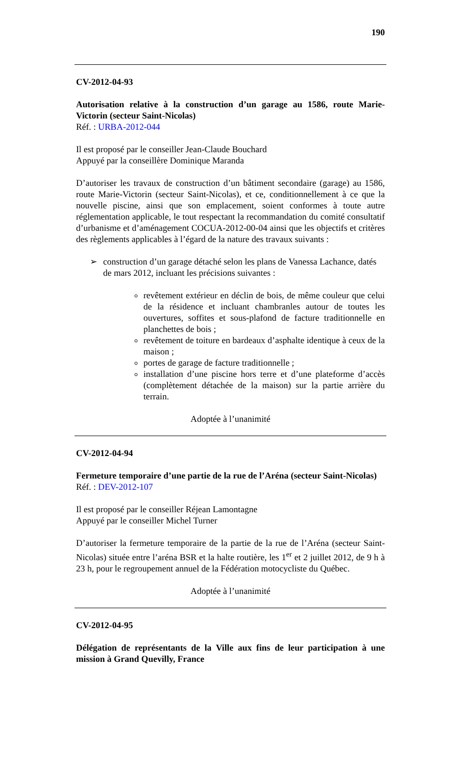190
CV-2012-04-93
Autorisation relative à la construction d’un garage au 1586, route Marie-Victorin (secteur Saint-Nicolas)
Réf. : URBA-2012-044
Il est proposé par le conseiller Jean-Claude Bouchard
Appuyé par la conseillère Dominique Maranda
D’autoriser les travaux de construction d’un bâtiment secondaire (garage) au 1586, route Marie-Victorin (secteur Saint-Nicolas), et ce, conditionnellement à ce que la nouvelle piscine, ainsi que son emplacement, soient conformes à toute autre réglementation applicable, le tout respectant la recommandation du comité consultatif d’urbanisme et d’aménagement COCUA-2012-00-04 ainsi que les objectifs et critères des règlements applicables à l’égard de la nature des travaux suivants :
➢ construction d’un garage détaché selon les plans de Vanessa Lachance, datés de mars 2012, incluant les précisions suivantes :
revêtement extérieur en déclin de bois, de même couleur que celui de la résidence et incluant chambranles autour de toutes les ouvertures, soffites et sous-plafond de facture traditionnelle en planchettes de bois ;
revêtement de toiture en bardeaux d’asphalte identique à ceux de la maison ;
portes de garage de facture traditionnelle ;
installation d’une piscine hors terre et d’une plateforme d’accès (complètement détachée de la maison) sur la partie arrière du terrain.
Adoptée à l’unanimité
CV-2012-04-94
Fermeture temporaire d’une partie de la rue de l’Aréna (secteur Saint-Nicolas)
Réf. : DEV-2012-107
Il est proposé par le conseiller Réjean Lamontagne
Appuyé par le conseiller Michel Turner
D’autoriser la fermeture temporaire de la partie de la rue de l’Aréna (secteur Saint-Nicolas) située entre l’aréna BSR et la halte routière, les 1<sup>er</sup> et 2 juillet 2012, de 9 h à 23 h, pour le regroupement annuel de la Fédération motocycliste du Québec.
Adoptée à l’unanimité
CV-2012-04-95
Délégation de représentants de la Ville aux fins de leur participation à une mission à Grand Quevilly, France